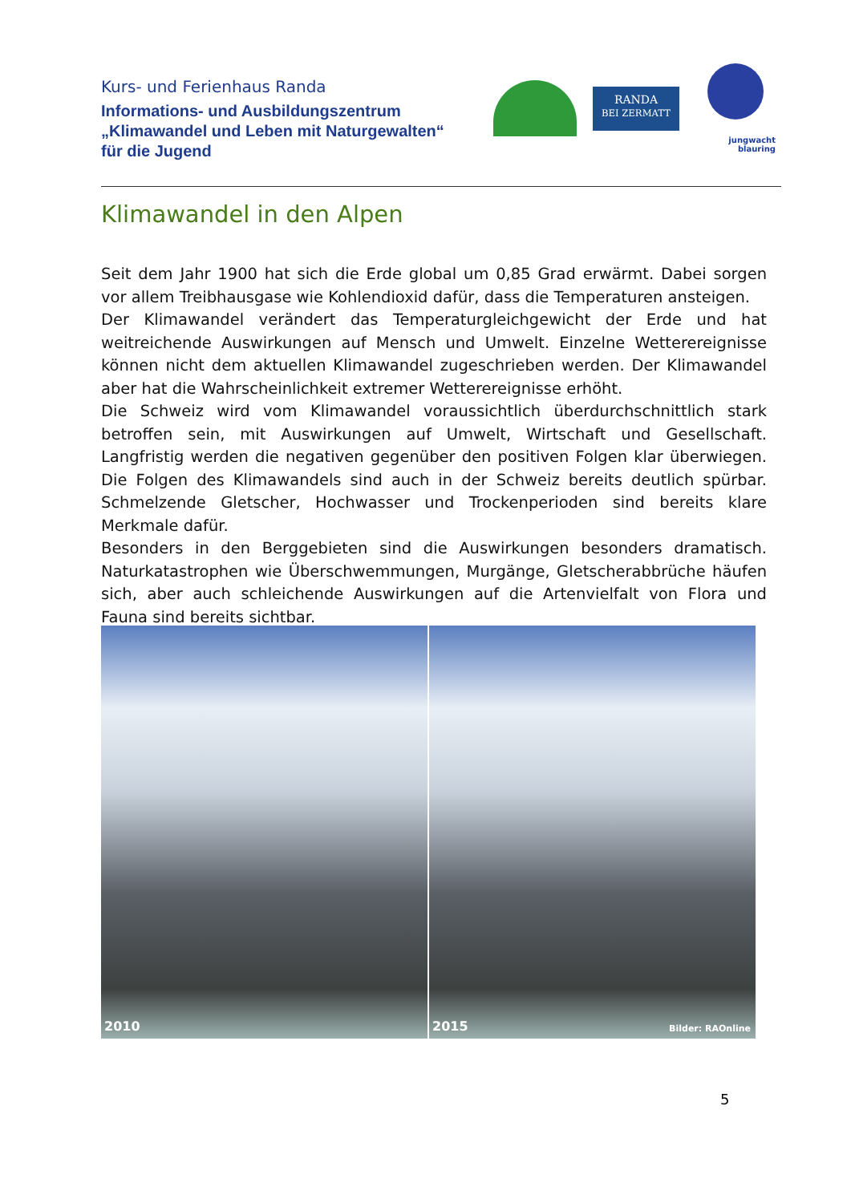Kurs- und Ferienhaus Randa
Informations- und Ausbildungszentrum
„Klimawandel und Leben mit Naturgewalten“
für die Jugend
RANDA
BEI ZERMATT
jungwacht
blauring
Klimawandel in den Alpen
Seit dem Jahr 1900 hat sich die Erde global um 0,85 Grad erwärmt. Dabei sorgen vor allem Treibhausgase wie Kohlendioxid dafür, dass die Temperaturen ansteigen.
Der Klimawandel verändert das Temperaturgleichgewicht der Erde und hat weitreichende Auswirkungen auf Mensch und Umwelt. Einzelne Wetterereignisse können nicht dem aktuellen Klimawandel zugeschrieben werden. Der Klimawandel aber hat die Wahrscheinlichkeit extremer Wetterereignisse erhöht.
Die Schweiz wird vom Klimawandel voraussichtlich überdurchschnittlich stark betroffen sein, mit Auswirkungen auf Umwelt, Wirtschaft und Gesellschaft. Langfristig werden die negativen gegenüber den positiven Folgen klar überwiegen. Die Folgen des Klimawandels sind auch in der Schweiz bereits deutlich spürbar. Schmelzende Gletscher, Hochwasser und Trockenperioden sind bereits klare Merkmale dafür.
Besonders in den Berggebieten sind die Auswirkungen besonders dramatisch. Naturkatastrophen wie Überschwemmungen, Murgänge, Gletscherabbrüche häufen sich, aber auch schleichende Auswirkungen auf die Artenvielfalt von Flora und Fauna sind bereits sichtbar.
2010
2015 Bilder: RAOnline
5